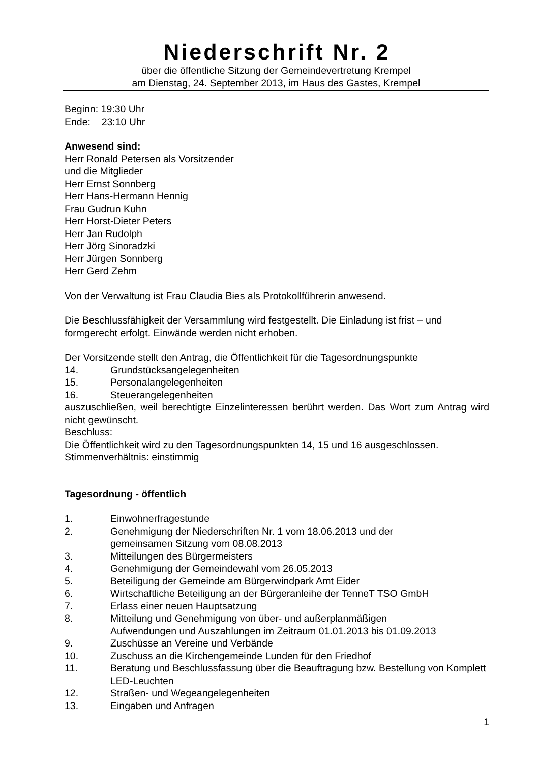Niederschrift Nr. 2
über die öffentliche Sitzung der Gemeindevertretung Krempel
am Dienstag, 24. September 2013, im Haus des Gastes, Krempel
Beginn: 19:30 Uhr
Ende: 23:10 Uhr
Anwesend sind:
Herr Ronald Petersen als Vorsitzender
und die Mitglieder
Herr Ernst Sonnberg
Herr Hans-Hermann Hennig
Frau Gudrun Kuhn
Herr Horst-Dieter Peters
Herr Jan Rudolph
Herr Jörg Sinoradzki
Herr Jürgen Sonnberg
Herr Gerd Zehm
Von der Verwaltung ist Frau Claudia Bies als Protokollführerin anwesend.
Die Beschlussfähigkeit der Versammlung wird festgestellt. Die Einladung ist frist – und formgerecht erfolgt. Einwände werden nicht erhoben.
Der Vorsitzende stellt den Antrag, die Öffentlichkeit für die Tagesordnungspunkte
14. Grundstücksangelegenheiten
15. Personalangelegenheiten
16. Steuerangelegenheiten
auszuschließen, weil berechtigte Einzelinteressen berührt werden. Das Wort zum Antrag wird nicht gewünscht.
Beschluss:
Die Öffentlichkeit wird zu den Tagesordnungspunkten 14, 15 und 16 ausgeschlossen.
Stimmenverhältnis: einstimmig
Tagesordnung - öffentlich
1. Einwohnerfragestunde
2. Genehmigung der Niederschriften Nr. 1 vom 18.06.2013 und der
gemeinsamen Sitzung vom 08.08.2013
3. Mitteilungen des Bürgermeisters
4. Genehmigung der Gemeindewahl vom 26.05.2013
5. Beteiligung der Gemeinde am Bürgerwindpark Amt Eider
6. Wirtschaftliche Beteiligung an der Bürgeranleihe der TenneT TSO GmbH
7. Erlass einer neuen Hauptsatzung
8. Mitteilung und Genehmigung von über- und außerplanmäßigen
Aufwendungen und Auszahlungen im Zeitraum 01.01.2013 bis 01.09.2013
9. Zuschüsse an Vereine und Verbände
10. Zuschuss an die Kirchengemeinde Lunden für den Friedhof
11. Beratung und Beschlussfassung über die Beauftragung bzw. Bestellung von Komplett LED-Leuchten
12. Straßen- und Wegeangelegenheiten
13. Eingaben und Anfragen
1